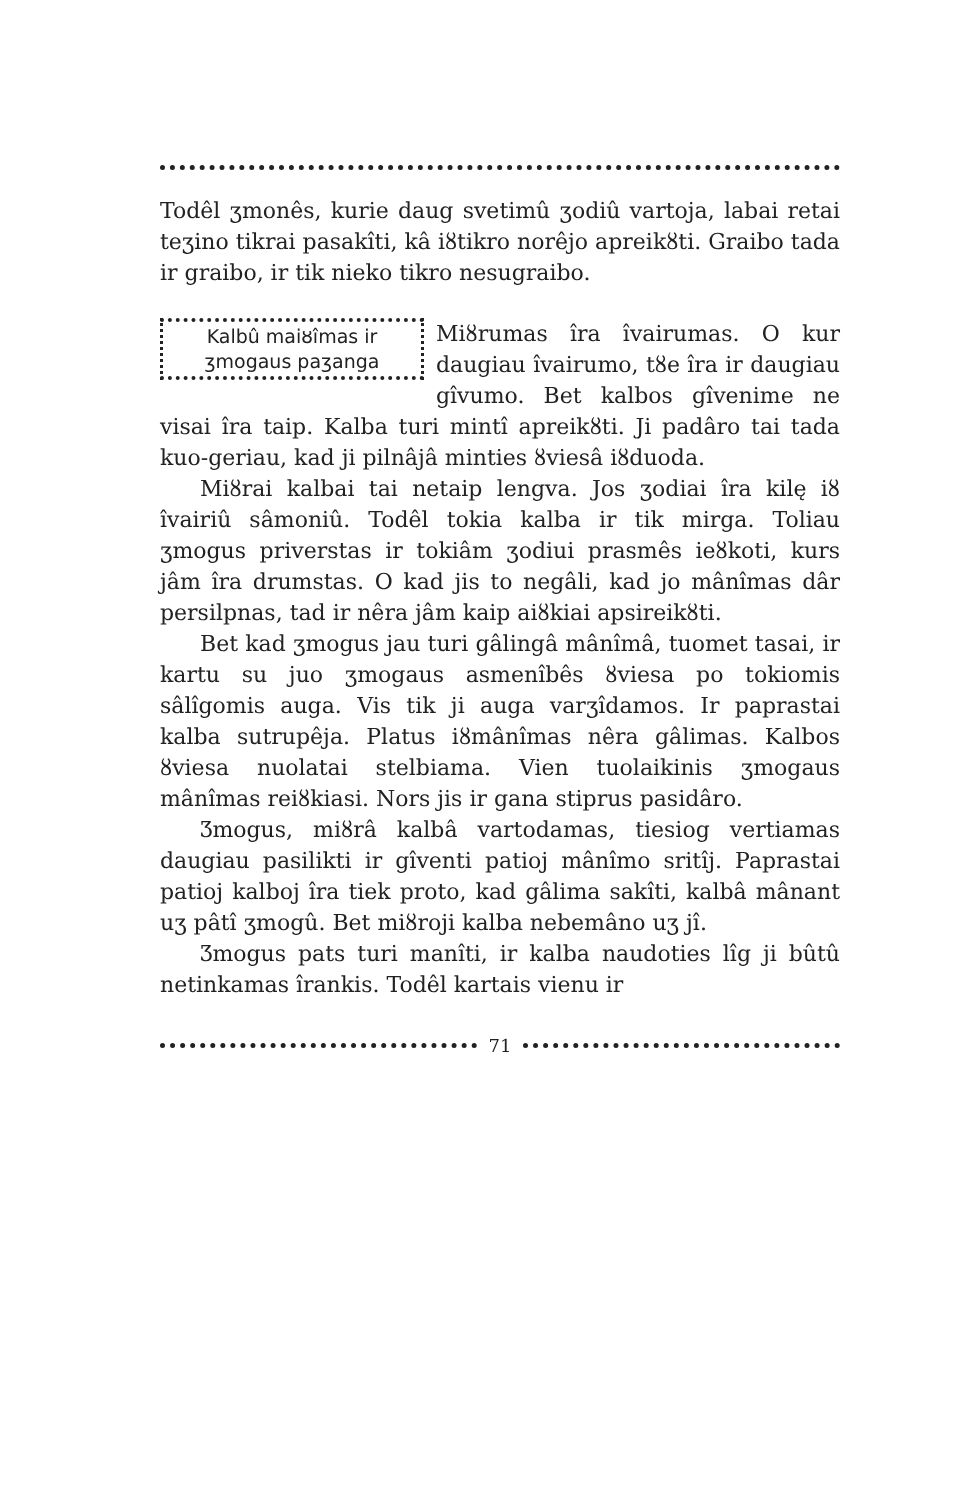Todêl ʒmonês, kurie daug svetimû ʒodiû vartoja, labai retai teʒino tikrai pasakîti, kâ iȣtikro norêjo apreikȣti. Graibo tada ir graibo, ir tik nieko tikro nesugraibo.
Kalbû maiȣîmas ir ʒmogaus paʒanga
Miȣrumas îra îvairumas. O kur daugiau îvairumo, tȣe îra ir daugiau gîvumo. Bet kalbos gîvenime ne visai îra taip. Kalba turi mintî apreikȣti. Ji padâro tai tada kuo-geriau, kad ji pilnâjâ minties ȣviesâ iȣduoda.
Miȣrai kalbai tai netaip lengva. Jos ʒodiai îra kilę iȣ îvairiû sâmoniû. Todêl tokia kalba ir tik mirga. Toliau ʒmogus priverstas ir tokiâm ʒodiui prasmês ieȣkoti, kurs jâm îra drumstas. O kad jis to negâli, kad jo mânîmas dâr persilpnas, tad ir nêra jâm kaip aiȣkiai apsireikȣti.
Bet kad ʒmogus jau turi gâlingâ mânîmâ, tuomet tasai, ir kartu su juo ʒmogaus asmenîbês ȣviesa po tokiomis sâlîgomis auga. Vis tik ji auga varʒîdamos. Ir paprastai kalba sutrupêja. Platus iȣmânîmas nêra gâlimas. Kalbos ȣviesa nuolatai stelbiama. Vien tuolaikinis ʒmogaus mânîmas reiȣkiasi. Nors jis ir gana stiprus pasidâro.
Ʒmogus, miȣrâ kalbâ vartodamas, tiesiog vertiamas daugiau pasilikti ir gîventi patioj mânîmo sritîj. Paprastai patioj kalboj îra tiek proto, kad gâlima sakîti, kalbâ mânant uʒ pâtî ʒmogû. Bet miȣroji kalba nebemâno uʒ jî.
Ʒmogus pats turi manîti, ir kalba naudoties lîg ji bûtû netinkamas îrankis. Todêl kartais vienu ir
71